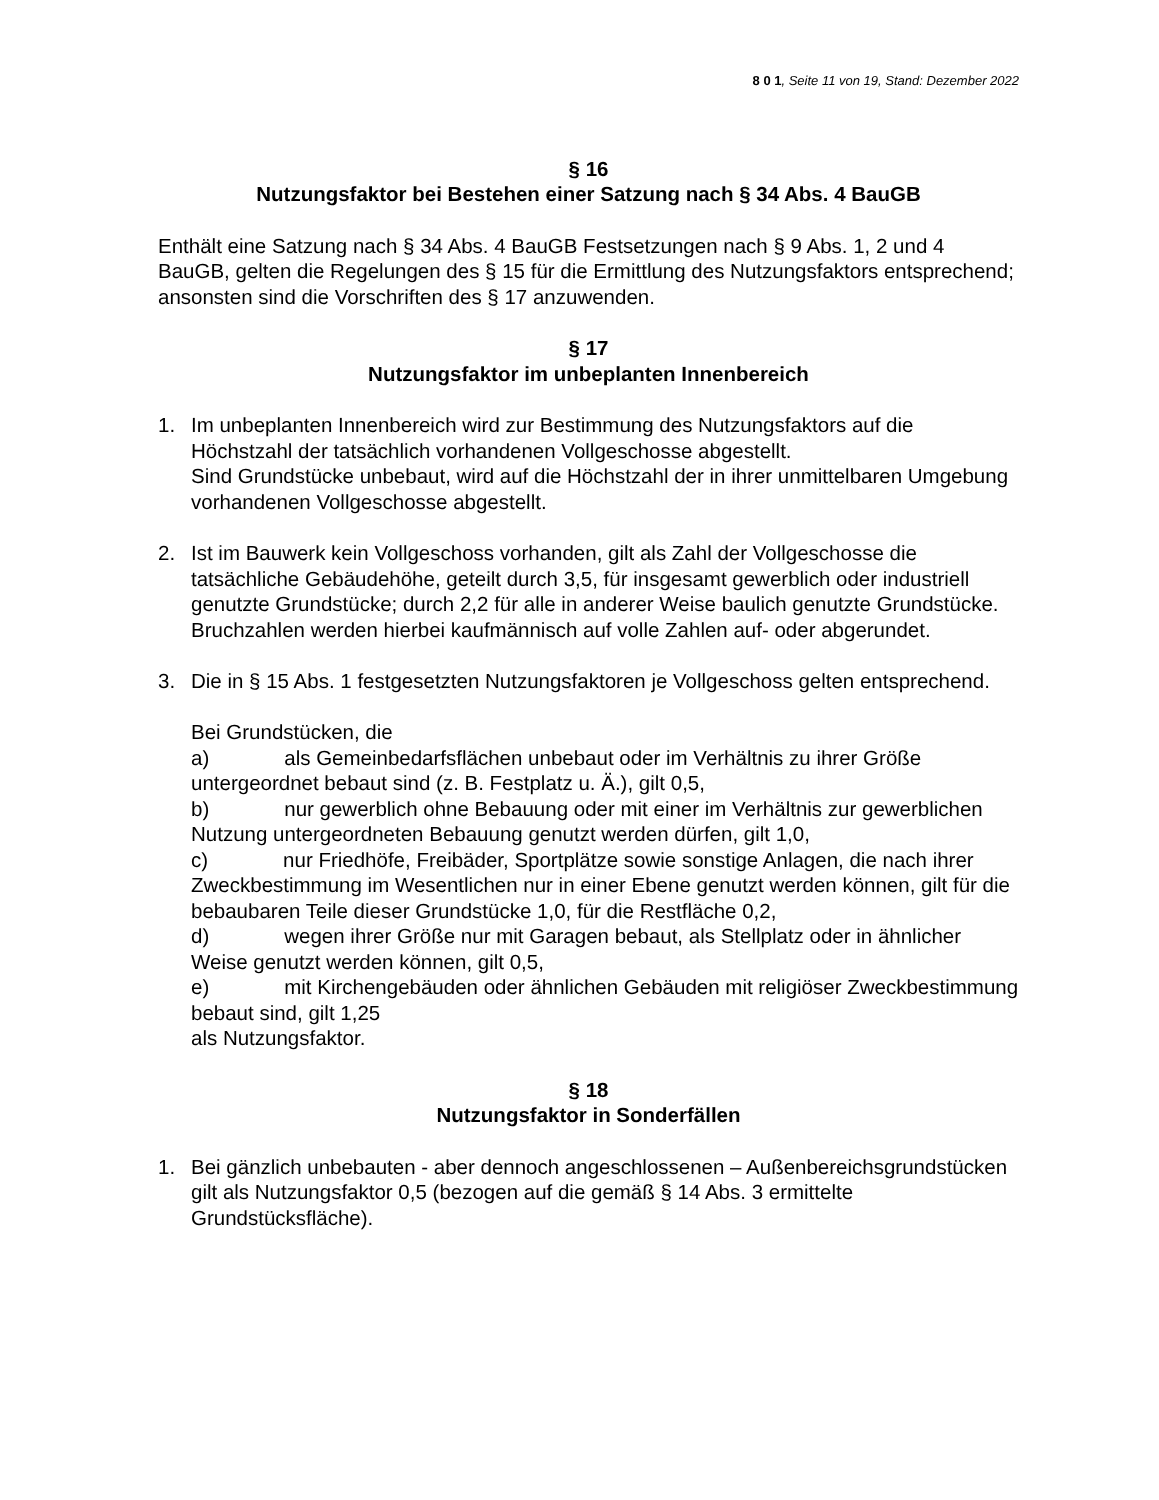8 0 1, Seite 11 von 19, Stand: Dezember 2022
§ 16
Nutzungsfaktor bei Bestehen einer Satzung nach § 34 Abs. 4 BauGB
Enthält eine Satzung nach § 34 Abs. 4 BauGB Festsetzungen nach § 9 Abs. 1, 2 und 4 BauGB, gelten die Regelungen des § 15 für die Ermittlung des Nutzungsfaktors entsprechend; ansonsten sind die Vorschriften des § 17 anzuwenden.
§ 17
Nutzungsfaktor im unbeplanten Innenbereich
1. Im unbeplanten Innenbereich wird zur Bestimmung des Nutzungsfaktors auf die Höchstzahl der tatsächlich vorhandenen Vollgeschosse abgestellt.
Sind Grundstücke unbebaut, wird auf die Höchstzahl der in ihrer unmittelbaren Umgebung vorhandenen Vollgeschosse abgestellt.
2. Ist im Bauwerk kein Vollgeschoss vorhanden, gilt als Zahl der Vollgeschosse die tatsächliche Gebäudehöhe, geteilt durch 3,5, für insgesamt gewerblich oder industriell genutzte Grundstücke; durch 2,2 für alle in anderer Weise baulich genutzte Grundstücke. Bruchzahlen werden hierbei kaufmännisch auf volle Zahlen auf- oder abgerundet.
3. Die in § 15 Abs. 1 festgesetzten Nutzungsfaktoren je Vollgeschoss gelten entsprechend.
Bei Grundstücken, die
a) als Gemeinbedarfsflächen unbebaut oder im Verhältnis zu ihrer Größe untergeordnet bebaut sind (z. B. Festplatz u. Ä.), gilt 0,5,
b) nur gewerblich ohne Bebauung oder mit einer im Verhältnis zur gewerblichen Nutzung untergeordneten Bebauung genutzt werden dürfen, gilt 1,0,
c) nur Friedhöfe, Freibäder, Sportplätze sowie sonstige Anlagen, die nach ihrer Zweckbestimmung im Wesentlichen nur in einer Ebene genutzt werden können, gilt für die bebaubaren Teile dieser Grundstücke 1,0, für die Restfläche 0,2,
d) wegen ihrer Größe nur mit Garagen bebaut, als Stellplatz oder in ähnlicher Weise genutzt werden können, gilt 0,5,
e) mit Kirchengebäuden oder ähnlichen Gebäuden mit religiöser Zweckbestimmung bebaut sind, gilt 1,25
als Nutzungsfaktor.
§ 18
Nutzungsfaktor in Sonderfällen
1. Bei gänzlich unbebauten - aber dennoch angeschlossenen – Außenbereichsgrundstücken gilt als Nutzungsfaktor 0,5 (bezogen auf die gemäß § 14 Abs. 3 ermittelte Grundstücksfläche).